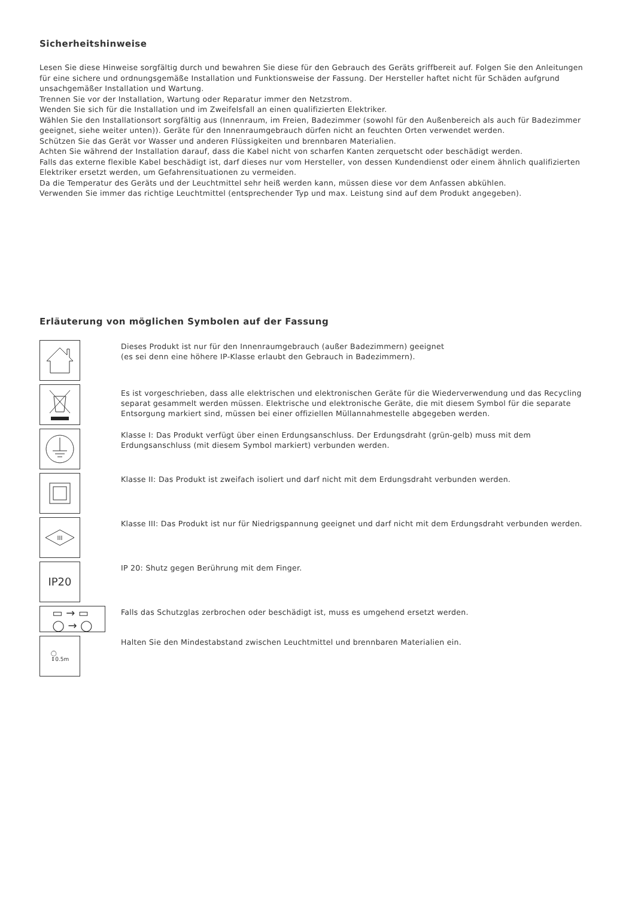Sicherheitshinweise
Lesen Sie diese Hinweise sorgfältig durch und bewahren Sie diese für den Gebrauch des Geräts griffbereit auf. Folgen Sie den Anleitungen für eine sichere und ordnungsgemäße Installation und Funktionsweise der Fassung. Der Hersteller haftet nicht für Schäden aufgrund unsachgemäßer Installation und Wartung.
Trennen Sie vor der Installation, Wartung oder Reparatur immer den Netzstrom.
Wenden Sie sich für die Installation und im Zweifelsfall an einen qualifizierten Elektriker.
Wählen Sie den Installationsort sorgfältig aus (Innenraum, im Freien, Badezimmer (sowohl für den Außenbereich als auch für Badezimmer geeignet, siehe weiter unten)). Geräte für den Innenraumgebrauch dürfen nicht an feuchten Orten verwendet werden.
Schützen Sie das Gerät vor Wasser und anderen Flüssigkeiten und brennbaren Materialien.
Achten Sie während der Installation darauf, dass die Kabel nicht von scharfen Kanten zerquetscht oder beschädigt werden.
Falls das externe flexible Kabel beschädigt ist, darf dieses nur vom Hersteller, von dessen Kundendienst oder einem ähnlich qualifizierten Elektriker ersetzt werden, um Gefahrensituationen zu vermeiden.
Da die Temperatur des Geräts und der Leuchtmittel sehr heiß werden kann, müssen diese vor dem Anfassen abkühlen.
Verwenden Sie immer das richtige Leuchtmittel (entsprechender Typ und max. Leistung sind auf dem Produkt angegeben).
Erläuterung von möglichen Symbolen auf der Fassung
Dieses Produkt ist nur für den Innenraumgebrauch (außer Badezimmern) geeignet
(es sei denn eine höhere IP-Klasse erlaubt den Gebrauch in Badezimmern).
Es ist vorgeschrieben, dass alle elektrischen und elektronischen Geräte für die Wiederverwendung und das Recycling separat gesammelt werden müssen. Elektrische und elektronische Geräte, die mit diesem Symbol für die separate Entsorgung markiert sind, müssen bei einer offiziellen Müllannahmestelle abgegeben werden.
Klasse I: Das Produkt verfügt über einen Erdungsanschluss. Der Erdungsdraht (grün-gelb) muss mit dem Erdungsanschluss (mit diesem Symbol markiert) verbunden werden.
Klasse II: Das Produkt ist zweifach isoliert und darf nicht mit dem Erdungsdraht verbunden werden.
III
Klasse III: Das Produkt ist nur für Niedrigspannung geeignet und darf nicht mit dem Erdungsdraht verbunden werden.
IP20
IP 20: Shutz gegen Berührung mit dem Finger.
▭ → ▭
◯ → ◯
Falls das Schutzglas zerbrochen oder beschädigt ist, muss es umgehend ersetzt werden.
◯
↕0.5m
Halten Sie den Mindestabstand zwischen Leuchtmittel und brennbaren Materialien ein.